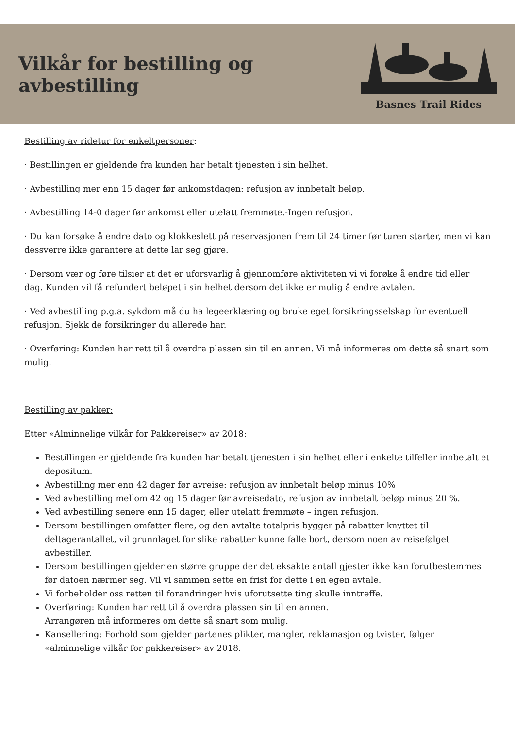Vilkår for bestilling og avbestilling
Basnes Trail Rides
Bestilling av ridetur for enkeltpersoner:
· Bestillingen er gjeldende fra kunden har betalt tjenesten i sin helhet.
· Avbestilling mer enn 15 dager før ankomstdagen: refusjon av innbetalt beløp.
· Avbestilling 14-0 dager før ankomst eller utelatt fremmøte.-Ingen refusjon.
· Du kan forsøke å endre dato og klokkeslett på reservasjonen frem til 24 timer før turen starter, men vi kan dessverre ikke garantere at dette lar seg gjøre.
· Dersom vær og føre tilsier at det er uforsvarlig å gjennomføre aktiviteten vi vi forøke å endre tid eller dag. Kunden vil få refundert beløpet i sin helhet dersom det ikke er mulig å endre avtalen.
· Ved avbestilling p.g.a. sykdom må du ha legeerklæring og bruke eget forsikringsselskap for eventuell refusjon. Sjekk de forsikringer du allerede har.
· Overføring: Kunden har rett til å overdra plassen sin til en annen. Vi må informeres om dette så snart som mulig.
Bestilling av pakker:
Etter «Alminnelige vilkår for Pakkereiser» av 2018:
Bestillingen er gjeldende fra kunden har betalt tjenesten i sin helhet eller i enkelte tilfeller innbetalt et depositum.
Avbestilling mer enn 42 dager før avreise: refusjon av innbetalt beløp minus 10%
Ved avbestilling mellom 42 og 15 dager før avreisedato, refusjon av innbetalt beløp minus 20 %.
Ved avbestilling senere enn 15 dager, eller utelatt fremmøte – ingen refusjon.
Dersom bestillingen omfatter flere, og den avtalte totalpris bygger på rabatter knyttet til deltagerantallet, vil grunnlaget for slike rabatter kunne falle bort, dersom noen av reisefølget avbestiller.
Dersom bestillingen gjelder en større gruppe der det eksakte antall gjester ikke kan forutbestemmes før datoen nærmer seg. Vil vi sammen sette en frist for dette i en egen avtale.
Vi forbeholder oss retten til forandringer hvis uforutsette ting skulle inntreffe.
Overføring: Kunden har rett til å overdra plassen sin til en annen.
Arrangøren må informeres om dette så snart som mulig.
Kansellering: Forhold som gjelder partenes plikter, mangler, reklamasjon og tvister, følger «alminnelige vilkår for pakkereiser» av 2018.